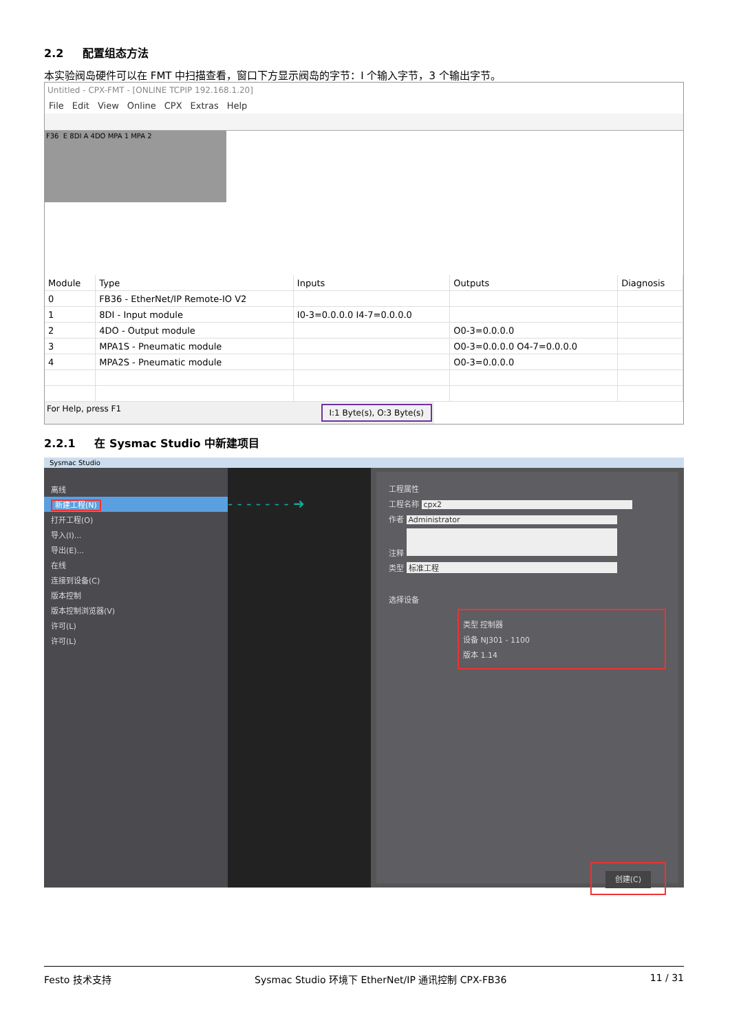2.2 配置组态方法
本实验阀岛硬件可以在 FMT 中扫描查看，窗口下方显示阀岛的字节：I 个输入字节，3 个输出字节。
Untitled - CPX-FMT - [ONLINE TCPIP 192.168.1.20]
File Edit View Online CPX Extras Help
F36 E 8DI A 4DO MPA 1 MPA 2
| Module | Type | Inputs | Outputs | Diagnosis |
| --- | --- | --- | --- | --- |
| 0 | FB36 - EtherNet/IP Remote-IO V2 | | | |
| 1 | 8DI - Input module | I0-3=0.0.0.0 I4-7=0.0.0.0 | | |
| 2 | 4DO - Output module | | O0-3=0.0.0.0 | |
| 3 | MPA1S - Pneumatic module | | O0-3=0.0.0.0 O4-7=0.0.0.0 | |
| 4 | MPA2S - Pneumatic module | | O0-3=0.0.0.0 | |
For Help, press F1 I:1 Byte(s), O:3 Byte(s)
2.2.1 在 Sysmac Studio 中新建项目
Sysmac Studio
离线
新建工程(N)
打开工程(O)
导入(I)...
导出(E)...
在线
连接到设备(C)
版本控制
版本控制浏览器(V)
许可(L)
许可(L)
- - - - - - - ➜
工程属性
工程名称 cpx2
作者 Administrator
注释
类型 标准工程
选择设备
类型 控制器
设备 NJ301 - 1100
版本 1.14
创建(C)
Festo 技术支持 Sysmac Studio 环境下 EtherNet/IP 通讯控制 CPX-FB36 11 / 31